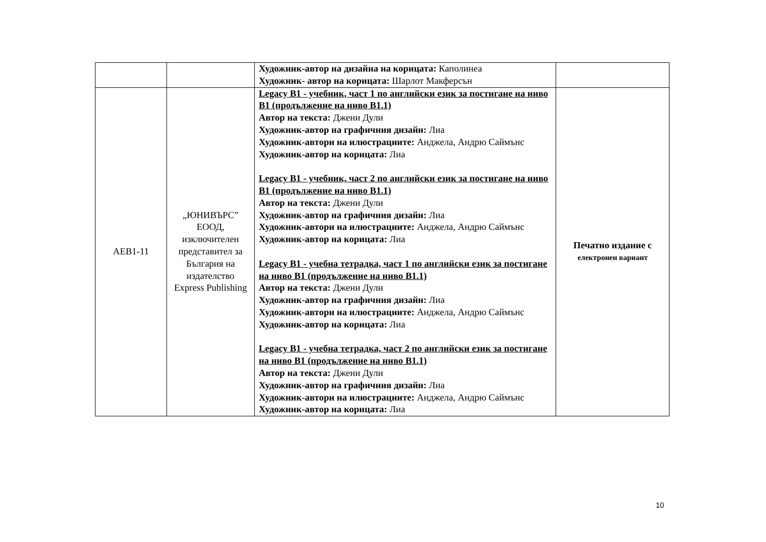| | | Художник-автор на дизайна на корицата: Каполинеа Художник- автор на корицата: Шарлот Макферсън | |
| AEB1-11 | „ЮНИВЪРС” ЕООД, изключителен представител за България на издателство Express Publishing | Legacy B1 - учебник, част 1 по английски език за постигане на ниво B1 (продължение на ниво B1.1) Автор на текста: Джени Дули Художник-автор на графичния дизайн: Лиа Художник-автори на илюстрациите: Анджела, Андрю Саймънс Художник-автор на корицата: Лиа Legacy B1 - учебник, част 2 по английски език за постигане на ниво B1 (продължение на ниво B1.1) Автор на текста: Джени Дули Художник-автор на графичния дизайн: Лиа Художник-автори на илюстрациите: Анджела, Андрю Саймънс Художник-автор на корицата: Лиа Legacy B1 - учебна тетрадка, част 1 по английски език за постигане на ниво B1 (продължение на ниво B1.1) Автор на текста: Джени Дули Художник-автор на графичния дизайн: Лиа Художник-автори на илюстрациите: Анджела, Андрю Саймънс Художник-автор на корицата: Лиа Legacy B1 - учебна тетрадка, част 2 по английски език за постигане на ниво B1 (продължение на ниво B1.1) Автор на текста: Джени Дули Художник-автор на графичния дизайн: Лиа Художник-автори на илюстрациите: Анджела, Андрю Саймънс Художник-автор на корицата: Лиа | Печатно издание с електронен вариант |
10